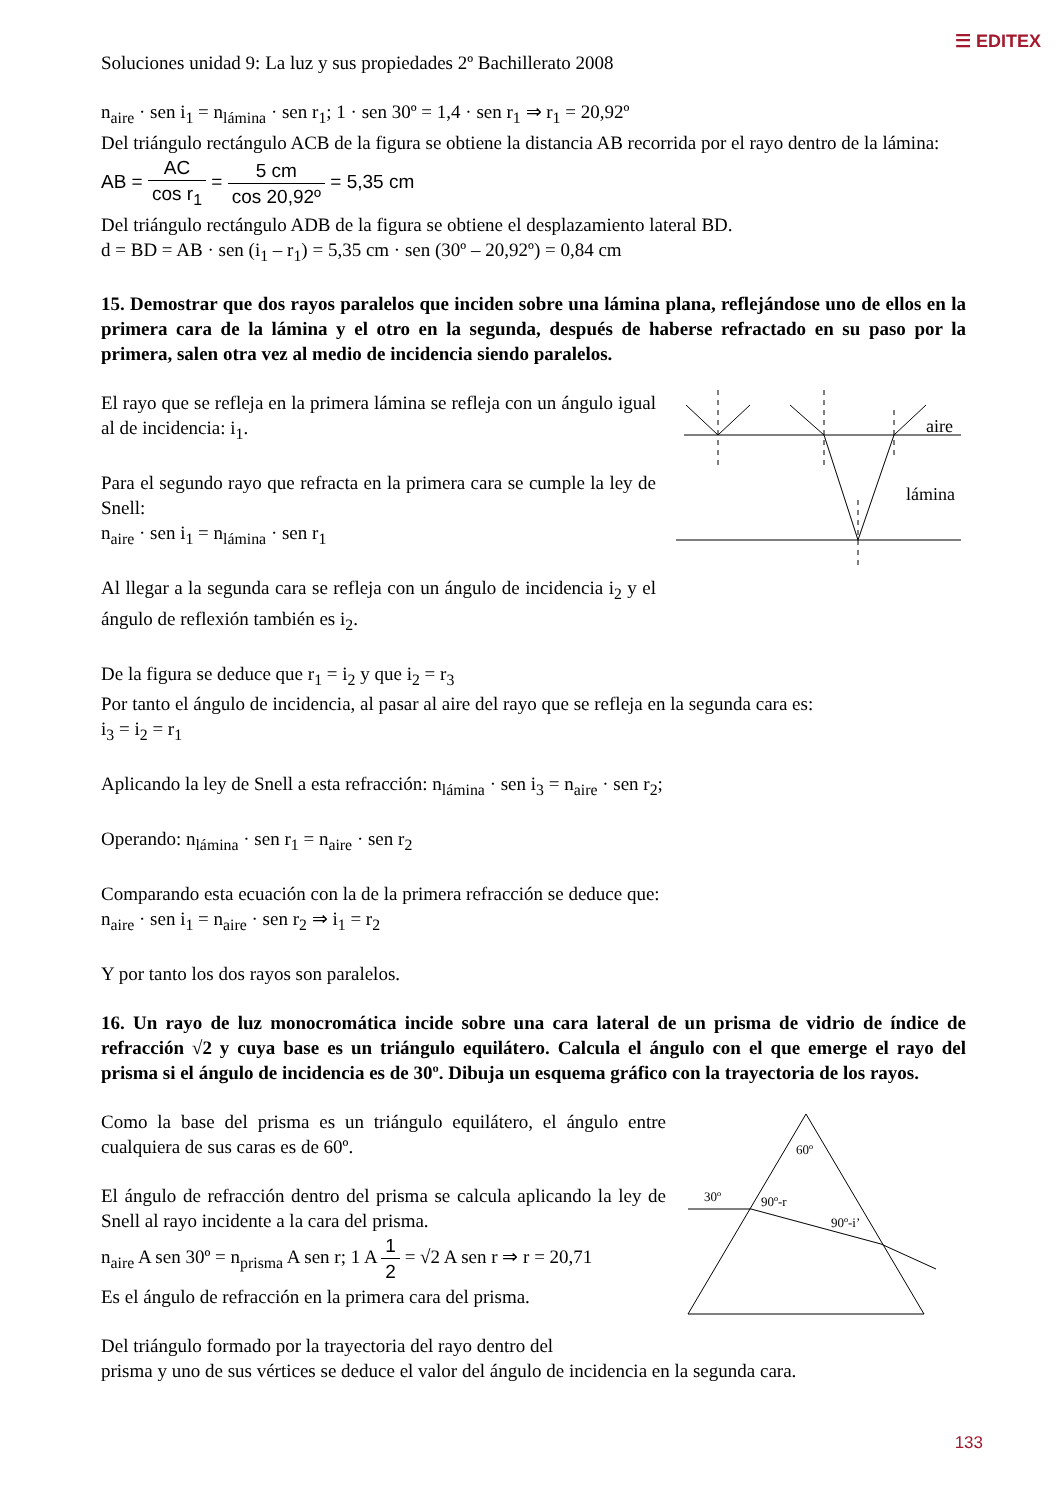☰ EDITEX
Soluciones unidad 9: La luz y sus propiedades 2º Bachillerato 2008
n<sub>aire</sub> · sen i<sub>1</sub> = n<sub>lámina</sub> · sen r<sub>1</sub>; 1 · sen 30º = 1,4 · sen r<sub>1</sub> ⇒ r<sub>1</sub> = 20,92º
Del triángulo rectángulo ACB de la figura se obtiene la distancia AB recorrida por el rayo dentro de la lámina:
AB = AC cos r<sub>1</sub> = 5 cm cos 20,92º = 5,35 cm
Del triángulo rectángulo ADB de la figura se obtiene el desplazamiento lateral BD.
d = BD = AB · sen (i<sub>1</sub> – r<sub>1</sub>) = 5,35 cm · sen (30º – 20,92º) = 0,84 cm
15. Demostrar que dos rayos paralelos que inciden sobre una lámina plana, reflejándose uno de ellos en la primera cara de la lámina y el otro en la segunda, después de haberse refractado en su paso por la primera, salen otra vez al medio de incidencia siendo paralelos.
El rayo que se refleja en la primera lámina se refleja con un ángulo igual al de incidencia: i<sub>1</sub>.
Para el segundo rayo que refracta en la primera cara se cumple la ley de Snell:
n<sub>aire</sub> · sen i<sub>1</sub> = n<sub>lámina</sub> · sen r<sub>1</sub>
Al llegar a la segunda cara se refleja con un ángulo de incidencia i<sub>2</sub> y el ángulo de reflexión también es i<sub>2</sub>.
aire
lámina
De la figura se deduce que r<sub>1</sub> = i<sub>2</sub> y que i<sub>2</sub> = r<sub>3</sub>
Por tanto el ángulo de incidencia, al pasar al aire del rayo que se refleja en la segunda cara es:
i<sub>3</sub> = i<sub>2</sub> = r<sub>1</sub>
Aplicando la ley de Snell a esta refracción: n<sub>lámina</sub> · sen i<sub>3</sub> = n<sub>aire</sub> · sen r<sub>2</sub>;
Operando: n<sub>lámina</sub> · sen r<sub>1</sub> = n<sub>aire</sub> · sen r<sub>2</sub>
Comparando esta ecuación con la de la primera refracción se deduce que:
n<sub>aire</sub> · sen i<sub>1</sub> = n<sub>aire</sub> · sen r<sub>2</sub> ⇒ i<sub>1</sub> = r<sub>2</sub>
Y por tanto los dos rayos son paralelos.
16. Un rayo de luz monocromática incide sobre una cara lateral de un prisma de vidrio de índice de refracción √2 y cuya base es un triángulo equilátero. Calcula el ángulo con el que emerge el rayo del prisma si el ángulo de incidencia es de 30º. Dibuja un esquema gráfico con la trayectoria de los rayos.
Como la base del prisma es un triángulo equilátero, el ángulo entre cualquiera de sus caras es de 60º.
El ángulo de refracción dentro del prisma se calcula aplicando la ley de Snell al rayo incidente a la cara del prisma.
n<sub>aire</sub> A sen 30º = n<sub>prisma</sub> A sen r; 1 A 1 2 = √2 A sen r ⇒ r = 20,71
Es el ángulo de refracción en la primera cara del prisma.
Del triángulo formado por la trayectoria del rayo dentro del
60º
30º
90º-r
90º-i’
prisma y uno de sus vértices se deduce el valor del ángulo de incidencia en la segunda cara.
133